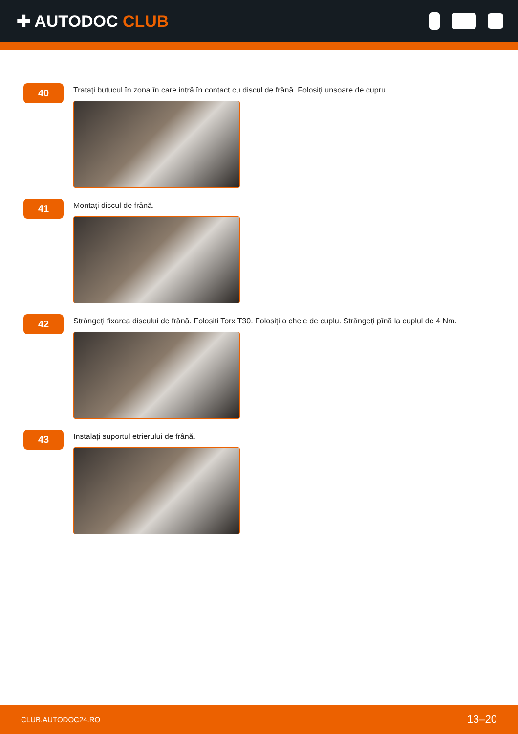✚ AUTODOC CLUB
40
Tratați butucul în zona în care intră în contact cu discul de frână. Folosiți unsoare de cupru.
41
Montați discul de frână.
42
Strângeți fixarea discului de frână. Folosiți Torx T30. Folosiți o cheie de cuplu. Strângeți pînă la cuplul de 4 Nm.
43
Instalați suportul etrierului de frână.
CLUB.AUTODOC24.RO 13–20